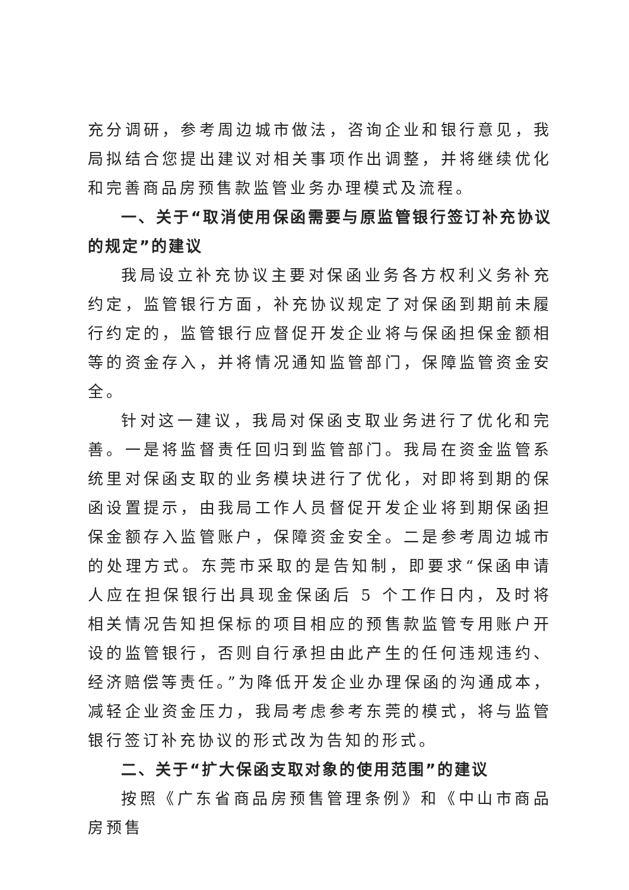充分调研，参考周边城市做法，咨询企业和银行意见，我局拟结合您提出建议对相关事项作出调整，并将继续优化和完善商品房预售款监管业务办理模式及流程。
一、关于“取消使用保函需要与原监管银行签订补充协议的规定”的建议
我局设立补充协议主要对保函业务各方权利义务补充约定，监管银行方面，补充协议规定了对保函到期前未履行约定的，监管银行应督促开发企业将与保函担保金额相等的资金存入，并将情况通知监管部门，保障监管资金安全。
针对这一建议，我局对保函支取业务进行了优化和完善。一是将监督责任回归到监管部门。我局在资金监管系统里对保函支取的业务模块进行了优化，对即将到期的保函设置提示，由我局工作人员督促开发企业将到期保函担保金额存入监管账户，保障资金安全。二是参考周边城市的处理方式。东莞市采取的是告知制，即要求“保函申请人应在担保银行出具现金保函后 5 个工作日内，及时将相关情况告知担保标的项目相应的预售款监管专用账户开设的监管银行，否则自行承担由此产生的任何违规违约、经济赔偿等责任。”为降低开发企业办理保函的沟通成本，减轻企业资金压力，我局考虑参考东莞的模式，将与监管银行签订补充协议的形式改为告知的形式。
二、关于“扩大保函支取对象的使用范围”的建议
按照《广东省商品房预售管理条例》和《中山市商品房预售